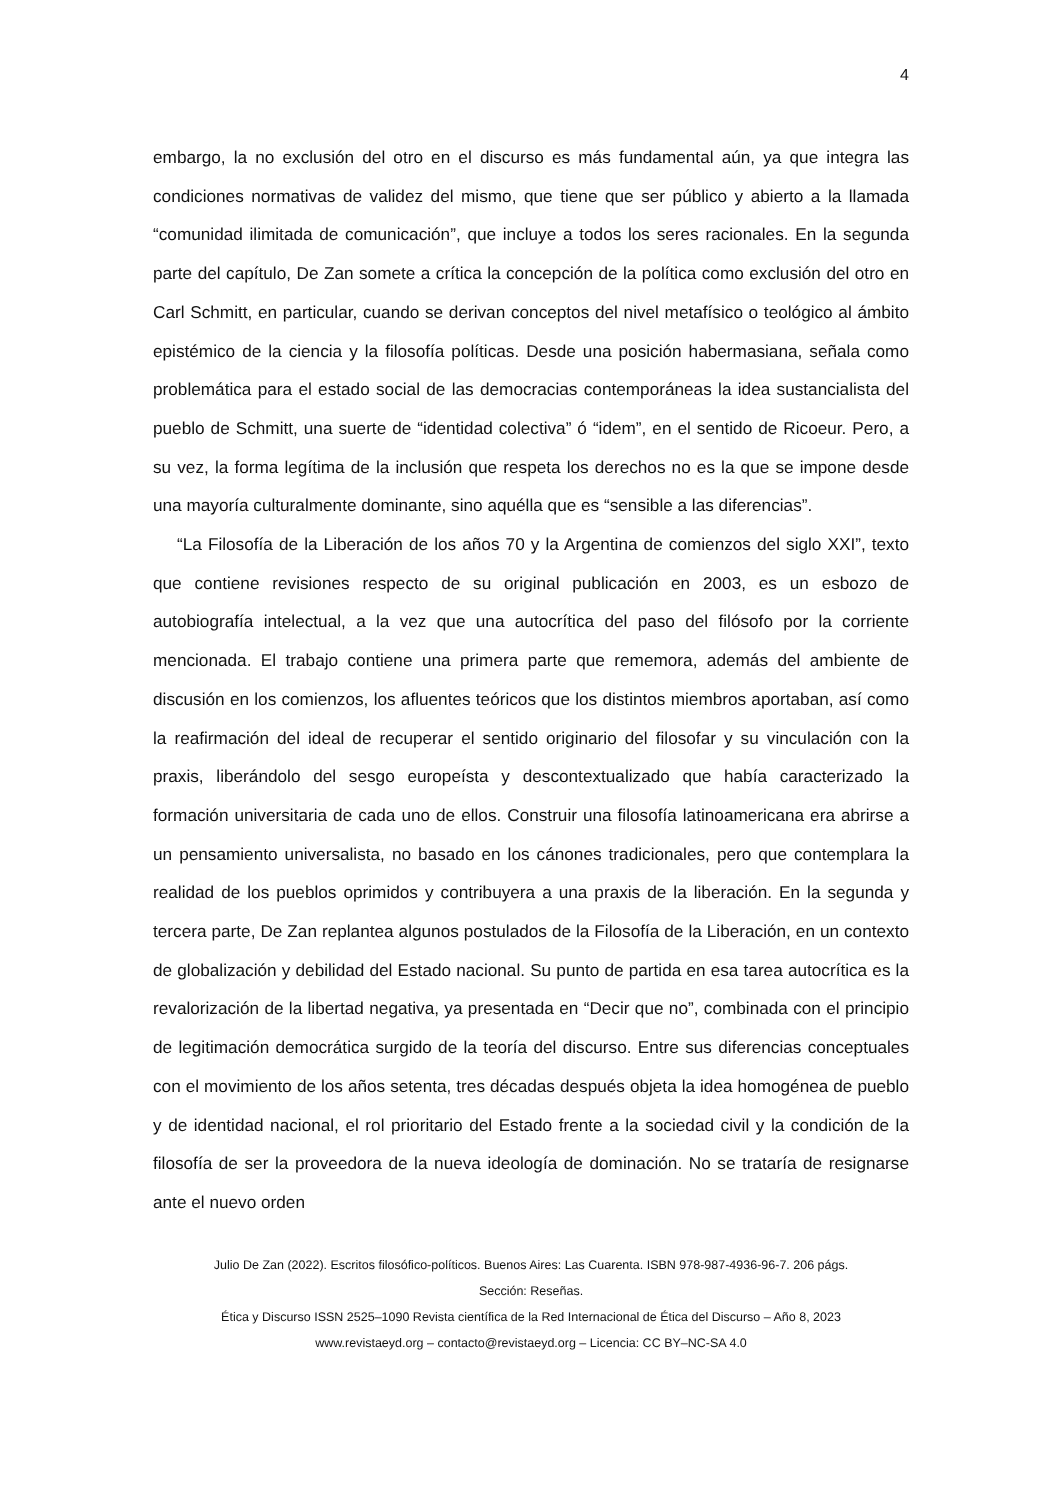4
embargo, la no exclusión del otro en el discurso es más fundamental aún, ya que integra las condiciones normativas de validez del mismo, que tiene que ser público y abierto a la llamada “comunidad ilimitada de comunicación”, que incluye a todos los seres racionales. En la segunda parte del capítulo, De Zan somete a crítica la concepción de la política como exclusión del otro en Carl Schmitt, en particular, cuando se derivan conceptos del nivel metafísico o teológico al ámbito epistémico de la ciencia y la filosofía políticas. Desde una posición habermasiana, señala como problemática para el estado social de las democracias contemporáneas la idea sustancialista del pueblo de Schmitt, una suerte de “identidad colectiva” ó “idem”, en el sentido de Ricoeur. Pero, a su vez, la forma legítima de la inclusión que respeta los derechos no es la que se impone desde una mayoría culturalmente dominante, sino aquélla que es “sensible a las diferencias”.
“La Filosofía de la Liberación de los años 70 y la Argentina de comienzos del siglo XXI”, texto que contiene revisiones respecto de su original publicación en 2003, es un esbozo de autobiografía intelectual, a la vez que una autocrítica del paso del filósofo por la corriente mencionada. El trabajo contiene una primera parte que rememora, además del ambiente de discusión en los comienzos, los afluentes teóricos que los distintos miembros aportaban, así como la reafirmación del ideal de recuperar el sentido originario del filosofar y su vinculación con la praxis, liberándolo del sesgo europeísta y descontextualizado que había caracterizado la formación universitaria de cada uno de ellos. Construir una filosofía latinoamericana era abrirse a un pensamiento universalista, no basado en los cánones tradicionales, pero que contemplara la realidad de los pueblos oprimidos y contribuyera a una praxis de la liberación. En la segunda y tercera parte, De Zan replantea algunos postulados de la Filosofía de la Liberación, en un contexto de globalización y debilidad del Estado nacional. Su punto de partida en esa tarea autocrítica es la revalorización de la libertad negativa, ya presentada en “Decir que no”, combinada con el principio de legitimación democrática surgido de la teoría del discurso. Entre sus diferencias conceptuales con el movimiento de los años setenta, tres décadas después objeta la idea homogénea de pueblo y de identidad nacional, el rol prioritario del Estado frente a la sociedad civil y la condición de la filosofía de ser la proveedora de la nueva ideología de dominación. No se trataría de resignarse ante el nuevo orden
Julio De Zan (2022). Escritos filosófico-políticos. Buenos Aires: Las Cuarenta. ISBN 978-987-4936-96-7. 206 págs.
Sección: Reseñas.
Ética y Discurso ISSN 2525–1090 Revista científica de la Red Internacional de Ética del Discurso – Año 8, 2023
www.revistaeyd.org – contacto@revistaeyd.org – Licencia: CC BY–NC-SA 4.0